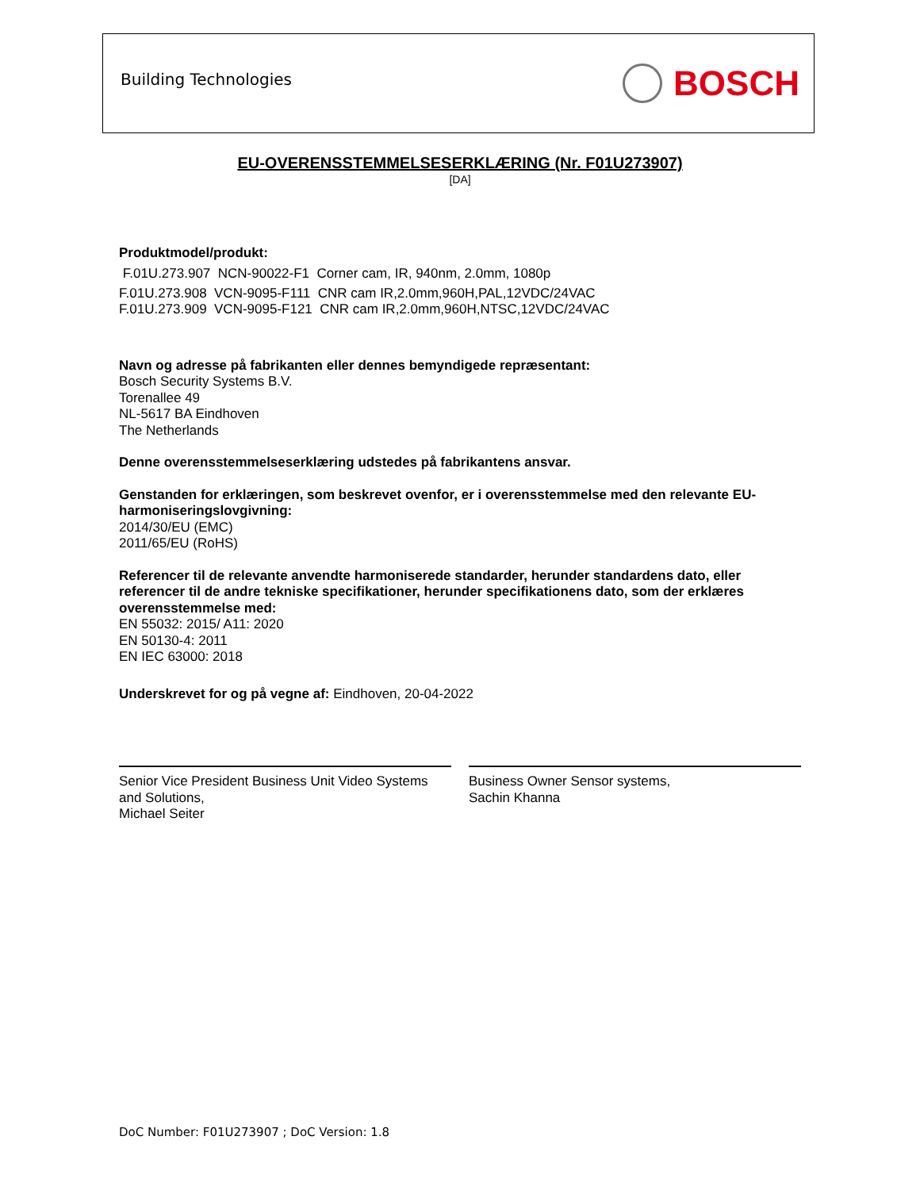Building Technologies
BOSCH
EU-OVERENSSTEMMELSESERKLÆRING (Nr. F01U273907)
[DA]
Produktmodel/produkt:
F.01U.273.907 NCN-90022-F1 Corner cam, IR, 940nm, 2.0mm, 1080p
F.01U.273.908 VCN-9095-F111 CNR cam IR,2.0mm,960H,PAL,12VDC/24VAC
F.01U.273.909 VCN-9095-F121 CNR cam IR,2.0mm,960H,NTSC,12VDC/24VAC
Navn og adresse på fabrikanten eller dennes bemyndigede repræsentant:
Bosch Security Systems B.V.
Torenallee 49
NL-5617 BA Eindhoven
The Netherlands
Denne overensstemmelseserklæring udstedes på fabrikantens ansvar.
Genstanden for erklæringen, som beskrevet ovenfor, er i overensstemmelse med den relevante EU-harmoniseringslovgivning:
2014/30/EU (EMC)
2011/65/EU (RoHS)
Referencer til de relevante anvendte harmoniserede standarder, herunder standardens dato, eller referencer til de andre tekniske specifikationer, herunder specifikationens dato, som der erklæres overensstemmelse med:
EN 55032: 2015/ A11: 2020
EN 50130-4: 2011
EN IEC 63000: 2018
Underskrevet for og på vegne af: Eindhoven, 20-04-2022
Senior Vice President Business Unit Video Systems and Solutions,
Michael Seiter
Business Owner Sensor systems,
Sachin Khanna
DoC Number: F01U273907 ; DoC Version: 1.8